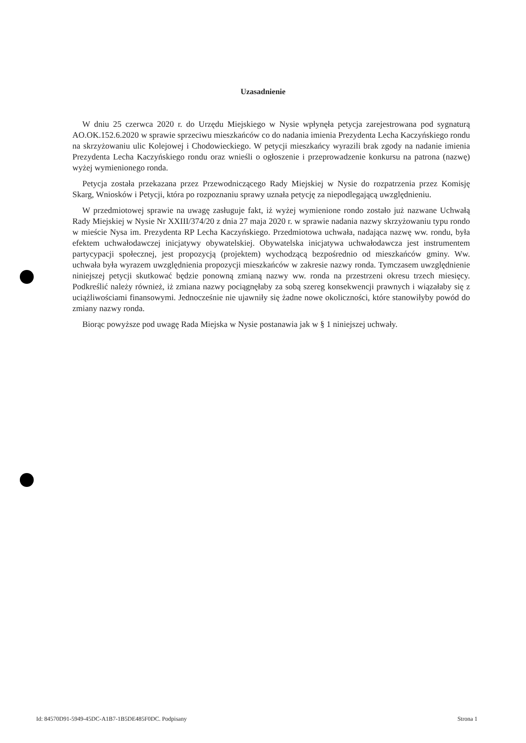Uzasadnienie
W dniu 25 czerwca 2020 r. do Urzędu Miejskiego w Nysie wpłynęła petycja zarejestrowana pod sygnaturą AO.OK.152.6.2020 w sprawie sprzeciwu mieszkańców co do nadania imienia Prezydenta Lecha Kaczyńskiego rondu na skrzyżowaniu ulic Kolejowej i Chodowieckiego. W petycji mieszkańcy wyrazili brak zgody na nadanie imienia Prezydenta Lecha Kaczyńskiego rondu oraz wnieśli o ogłoszenie i przeprowadzenie konkursu na patrona (nazwę) wyżej wymienionego ronda.
Petycja została przekazana przez Przewodniczącego Rady Miejskiej w Nysie do rozpatrzenia przez Komisję Skarg, Wniosków i Petycji, która po rozpoznaniu sprawy uznała petycję za niepodlegającą uwzględnieniu.
W przedmiotowej sprawie na uwagę zasługuje fakt, iż wyżej wymienione rondo zostało już nazwane Uchwałą Rady Miejskiej w Nysie Nr XXIII/374/20 z dnia 27 maja 2020 r. w sprawie nadania nazwy skrzyżowaniu typu rondo w mieście Nysa im. Prezydenta RP Lecha Kaczyńskiego. Przedmiotowa uchwała, nadająca nazwę ww. rondu, była efektem uchwałodawczej inicjatywy obywatelskiej. Obywatelska inicjatywa uchwałodawcza jest instrumentem partycypacji społecznej, jest propozycją (projektem) wychodzącą bezpośrednio od mieszkańców gminy. Ww. uchwała była wyrazem uwzględnienia propozycji mieszkańców w zakresie nazwy ronda. Tymczasem uwzględnienie niniejszej petycji skutkować będzie ponowną zmianą nazwy ww. ronda na przestrzeni okresu trzech miesięcy. Podkreślić należy również, iż zmiana nazwy pociągnęłaby za sobą szereg konsekwencji prawnych i wiązałaby się z uciążliwościami finansowymi. Jednocześnie nie ujawniły się żadne nowe okoliczności, które stanowiłyby powód do zmiany nazwy ronda.
Biorąc powyższe pod uwagę Rada Miejska w Nysie postanawia jak w § 1 niniejszej uchwały.
Id: 84570D91-5949-45DC-A1B7-1B5DE485F0DC. Podpisany Strona 1